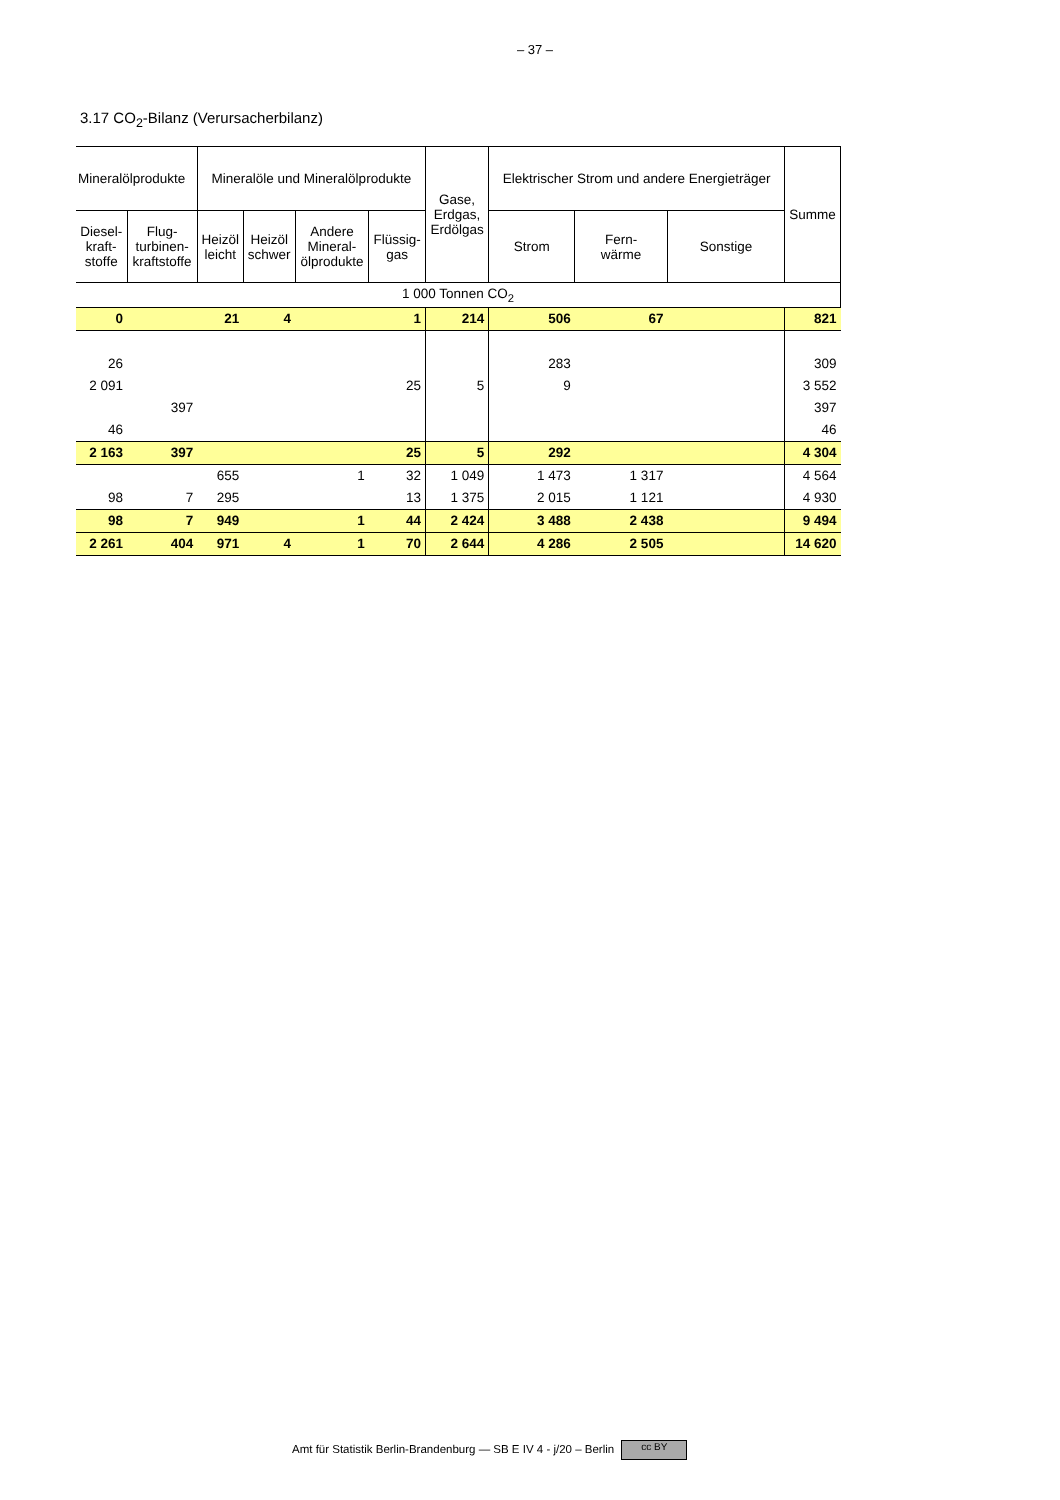– 37 –
3.17 CO<sub>2</sub>-Bilanz (Verursacherbilanz)
| Mineralölprodukte | | Mineralöle und Mineralölprodukte | | | | Gase, Erdgas, Erdölgas | Elektrischer Strom und andere Energieträger | | | Summe |
| --- | --- | --- | --- | --- | --- | --- | --- | --- | --- | --- |
| Diesel- kraft- stoffe | Flug- turbinen- kraftstoffe | Heizöl leicht | Heizöl schwer | Andere Mineral- ölprodukte | Flüssig- gas | | Strom | Fern- wärme | Sonstige | |
| 1 000 Tonnen CO<sub>2</sub> | | | | | | | | | | |
| 0 | | 21 | 4 | | 1 | 214 | 506 | 67 | | 821 |
| 26 | | | | | | | 283 | | | 309 |
| 2 091 | | | | | 25 | 5 | 9 | | | 3 552 |
| | 397 | | | | | | | | | 397 |
| 46 | | | | | | | | | | 46 |
| 2 163 | 397 | | | | 25 | 5 | 292 | | | 4 304 |
| | | 655 | | 1 | 32 | 1 049 | 1 473 | 1 317 | | 4 564 |
| 98 | 7 | 295 | | | 13 | 1 375 | 2 015 | 1 121 | | 4 930 |
| 98 | 7 | 949 | | 1 | 44 | 2 424 | 3 488 | 2 438 | | 9 494 |
| 2 261 | 404 | 971 | 4 | 1 | 70 | 2 644 | 4 286 | 2 505 | | 14 620 |
Amt für Statistik Berlin-Brandenburg — SB E IV 4 - j/20 – Berlin cc BY